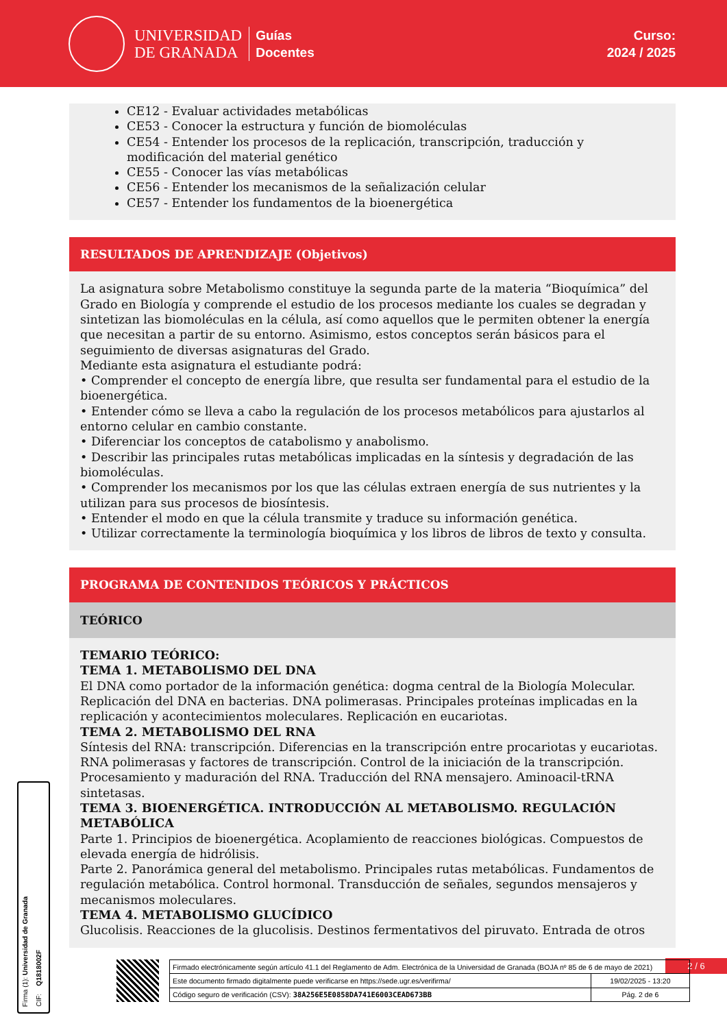UNIVERSIDAD
DE GRANADA
Guías
Docentes
Curso:
2024 / 2025
CE12 - Evaluar actividades metabólicas
CE53 - Conocer la estructura y función de biomoléculas
CE54 - Entender los procesos de la replicación, transcripción, traducción y modificación del material genético
CE55 - Conocer las vías metabólicas
CE56 - Entender los mecanismos de la señalización celular
CE57 - Entender los fundamentos de la bioenergética
RESULTADOS DE APRENDIZAJE (Objetivos)
La asignatura sobre Metabolismo constituye la segunda parte de la materia “Bioquímica” del Grado en Biología y comprende el estudio de los procesos mediante los cuales se degradan y sintetizan las biomoléculas en la célula, así como aquellos que le permiten obtener la energía que necesitan a partir de su entorno. Asimismo, estos conceptos serán básicos para el seguimiento de diversas asignaturas del Grado.
Mediante esta asignatura el estudiante podrá:
• Comprender el concepto de energía libre, que resulta ser fundamental para el estudio de la bioenergética.
• Entender cómo se lleva a cabo la regulación de los procesos metabólicos para ajustarlos al entorno celular en cambio constante.
• Diferenciar los conceptos de catabolismo y anabolismo.
• Describir las principales rutas metabólicas implicadas en la síntesis y degradación de las biomoléculas.
• Comprender los mecanismos por los que las células extraen energía de sus nutrientes y la utilizan para sus procesos de biosíntesis.
• Entender el modo en que la célula transmite y traduce su información genética.
• Utilizar correctamente la terminología bioquímica y los libros de libros de texto y consulta.
PROGRAMA DE CONTENIDOS TEÓRICOS Y PRÁCTICOS
TEÓRICO
TEMARIO TEÓRICO:
TEMA 1. METABOLISMO DEL DNA
El DNA como portador de la información genética: dogma central de la Biología Molecular. Replicación del DNA en bacterias. DNA polimerasas. Principales proteínas implicadas en la replicación y acontecimientos moleculares. Replicación en eucariotas.
TEMA 2. METABOLISMO DEL RNA
Síntesis del RNA: transcripción. Diferencias en la transcripción entre procariotas y eucariotas. RNA polimerasas y factores de transcripción. Control de la iniciación de la transcripción. Procesamiento y maduración del RNA. Traducción del RNA mensajero. Aminoacil-tRNA sintetasas.
TEMA 3. BIOENERGÉTICA. INTRODUCCIÓN AL METABOLISMO. REGULACIÓN METABÓLICA
Parte 1. Principios de bioenergética. Acoplamiento de reacciones biológicas. Compuestos de elevada energía de hidrólisis.
Parte 2. Panorámica general del metabolismo. Principales rutas metabólicas. Fundamentos de regulación metabólica. Control hormonal. Transducción de señales, segundos mensajeros y mecanismos moleculares.
TEMA 4. METABOLISMO GLUCÍDICO
Glucolisis. Reacciones de la glucolisis. Destinos fermentativos del piruvato. Entrada de otros
Firma (1): Universidad de Granada
CIF: Q1818002F
2 / 6
| Firmado electrónicamente según artículo 41.1 del Reglamento de Adm. Electrónica de la Universidad de Granada (BOJA nº 85 de 6 de mayo de 2021) | |
| Este documento firmado digitalmente puede verificarse en https://sede.ugr.es/verifirma/ | 19/02/2025 - 13:20 |
| Código seguro de verificación (CSV): 38A256E5E0858DA741E6003CEAD673BB | Pág. 2 de 6 |